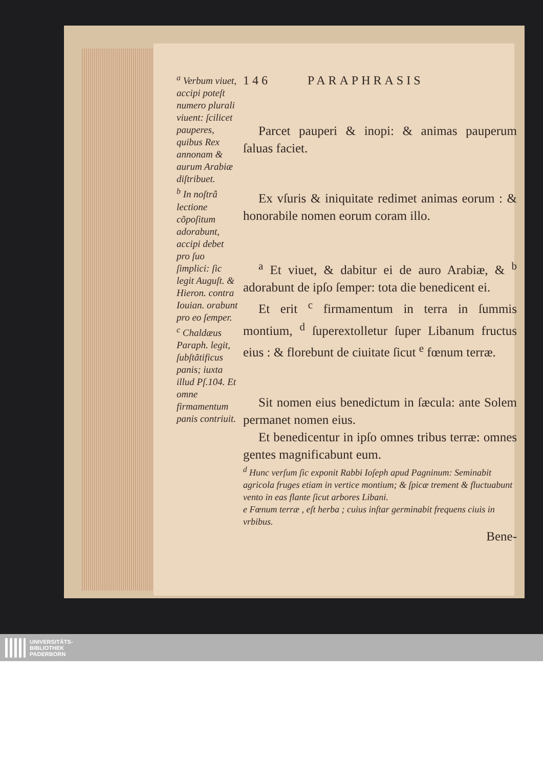<sup>a</sup> Verbum viuet, accipi poteſt numero plurali viuent: ſcilicet pauperes, quibus Rex annonam & aurum Arabiæ diſtribuet.
<sup>b</sup> In noſtrâ lectione cõpoſitum adorabunt, accipi debet pro ſuo ſimplici: ſic legit Auguſt. & Hieron. contra Iouian. orabunt pro eo ſemper.
<sup>c</sup> Chaldæus Paraph. legit, ſubſtãtificus panis; iuxta illud Pſ.104. Et omne firmamentum panis contriuit.
146 PARAPHRASIS
Parcet pauperi & inopi: & animas pauperum ſaluas faciet.
Ex vſuris & iniquitate redimet animas eorum : & honorabile nomen eorum coram illo.
<sup>a</sup> Et viuet, & dabitur ei de auro Arabiæ, & <sup>b</sup> adorabunt de ipſo ſemper: tota die benedicent ei.
Et erit <sup>c</sup> firmamentum in terra in ſummis montium, <sup>d</sup> ſuperextolletur ſuper Libanum fructus eius : & florebunt de ciuitate ſicut <sup>e</sup> fœnum terræ.
Sit nomen eius benedictum in ſæcula: ante Solem permanet nomen eius.
Et benedicentur in ipſo omnes tribus terræ: omnes gentes magnificabunt eum.
<sup>d</sup> Hunc verſum ſic exponit Rabbi Ioſeph apud Pagninum: Seminabit agricola fruges etiam in vertice montium; & ſpicæ trement & fluctuabunt vento in eas flante ſicut arbores Libani.
e Fœnum terræ , eſt herba ; cuius inſtar germinabit frequens ciuis in vrbibus.
Bene-
UNIVERSITÄTS-
BIBLIOTHEK
PADERBORN